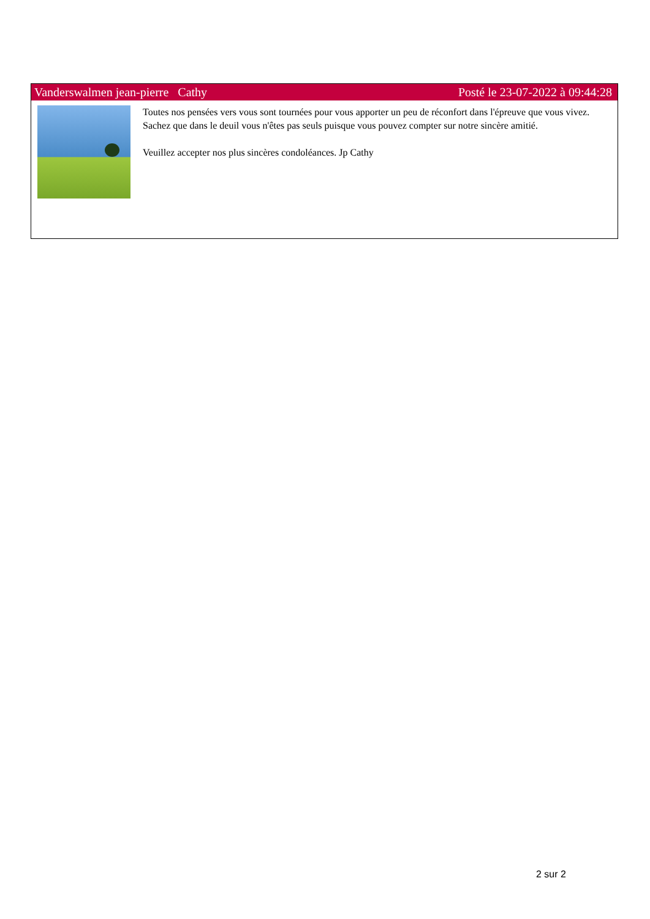Vanderswalmen jean-pierre Cathy Posté le 23-07-2022 à 09:44:28
Toutes nos pensées vers vous sont tournées pour vous apporter un peu de réconfort dans l'épreuve que vous vivez. Sachez que dans le deuil vous n'êtes pas seuls puisque vous pouvez compter sur notre sincère amitié.
Veuillez accepter nos plus sincères condoléances. Jp Cathy
2 sur 2